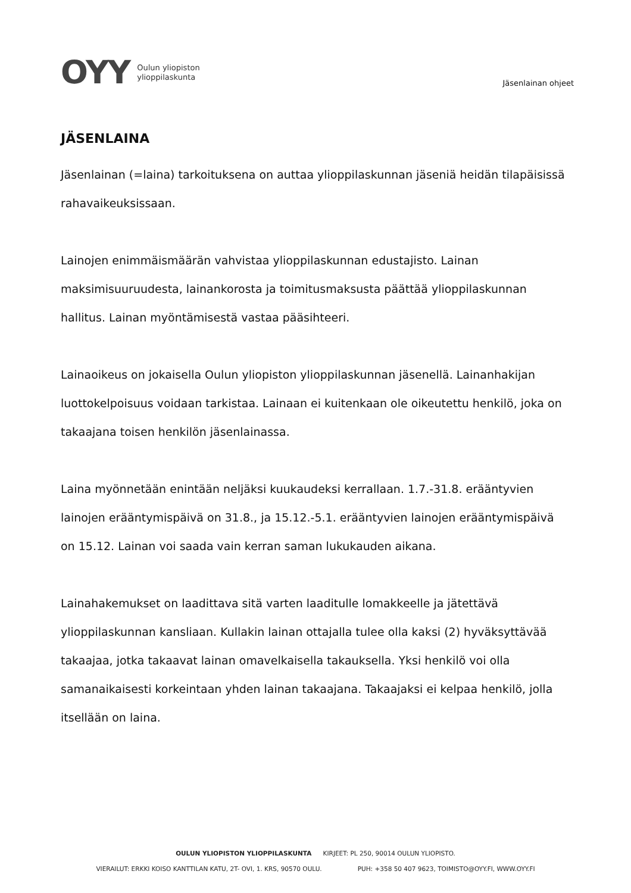OYY
Oulun yliopiston
ylioppilaskunta
Jäsenlainan ohjeet
JÄSENLAINA
Jäsenlainan (=laina) tarkoituksena on auttaa ylioppilaskunnan jäseniä heidän tilapäisissä rahavaikeuksissaan.
Lainojen enimmäismäärän vahvistaa ylioppilaskunnan edustajisto. Lainan maksimisuuruudesta, lainankorosta ja toimitusmaksusta päättää ylioppilaskunnan hallitus. Lainan myöntämisestä vastaa pääsihteeri.
Lainaoikeus on jokaisella Oulun yliopiston ylioppilaskunnan jäsenellä. Lainanhakijan luottokelpoisuus voidaan tarkistaa. Lainaan ei kuitenkaan ole oikeutettu henkilö, joka on takaajana toisen henkilön jäsenlainassa.
Laina myönnetään enintään neljäksi kuukaudeksi kerrallaan. 1.7.-31.8. erääntyvien lainojen erääntymispäivä on 31.8., ja 15.12.-5.1. erääntyvien lainojen erääntymispäivä on 15.12. Lainan voi saada vain kerran saman lukukauden aikana.
Lainahakemukset on laadittava sitä varten laaditulle lomakkeelle ja jätettävä ylioppilaskunnan kansliaan. Kullakin lainan ottajalla tulee olla kaksi (2) hyväksyttävää takaajaa, jotka takaavat lainan omavelkaisella takauksella. Yksi henkilö voi olla samanaikaisesti korkeintaan yhden lainan takaajana. Takaajaksi ei kelpaa henkilö, jolla itsellään on laina.
OULUN YLIOPISTON YLIOPPILASKUNTA KIRJEET: PL 250, 90014 OULUN YLIOPISTO.
VIERAILUT: ERKKI KOISO KANTTILAN KATU, 2T- OVI, 1. KRS, 90570 OULU. PUH: +358 50 407 9623, TOIMISTO@OYY.FI, WWW.OYY.FI